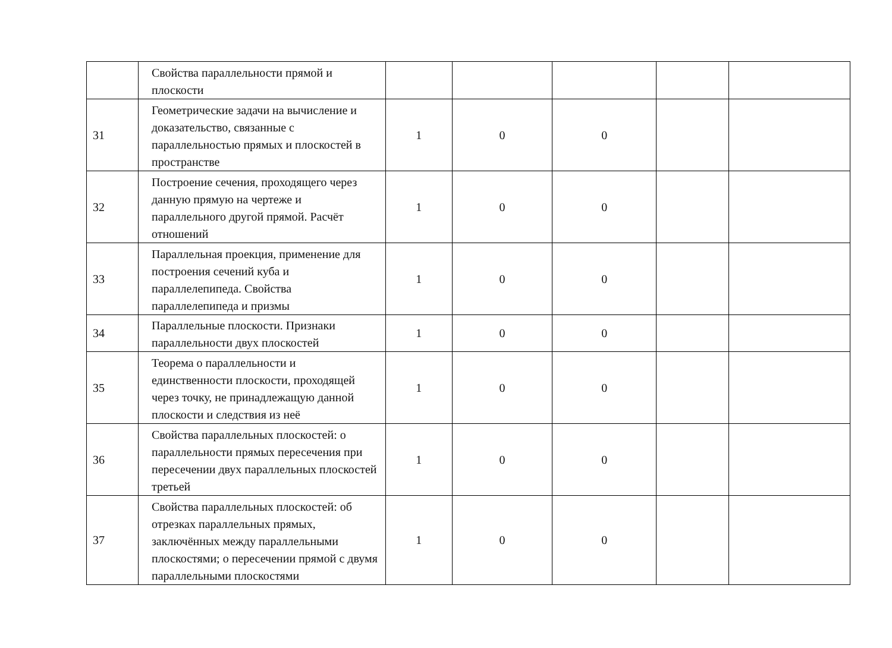| | Свойства параллельности прямой и плоскости | | | | | |
| 31 | Геометрические задачи на вычисление и доказательство, связанные с параллельностью прямых и плоскостей в пространстве | 1 | 0 | 0 | | |
| 32 | Построение сечения, проходящего через данную прямую на чертеже и параллельного другой прямой. Расчёт отношений | 1 | 0 | 0 | | |
| 33 | Параллельная проекция, применение для построения сечений куба и параллелепипеда. Свойства параллелепипеда и призмы | 1 | 0 | 0 | | |
| 34 | Параллельные плоскости. Признаки параллельности двух плоскостей | 1 | 0 | 0 | | |
| 35 | Теорема о параллельности и единственности плоскости, проходящей через точку, не принадлежащую данной плоскости и следствия из неё | 1 | 0 | 0 | | |
| 36 | Свойства параллельных плоскостей: о параллельности прямых пересечения при пересечении двух параллельных плоскостей третьей | 1 | 0 | 0 | | |
| 37 | Свойства параллельных плоскостей: об отрезках параллельных прямых, заключённых между параллельными плоскостями; о пересечении прямой с двумя параллельными плоскостями | 1 | 0 | 0 | | |